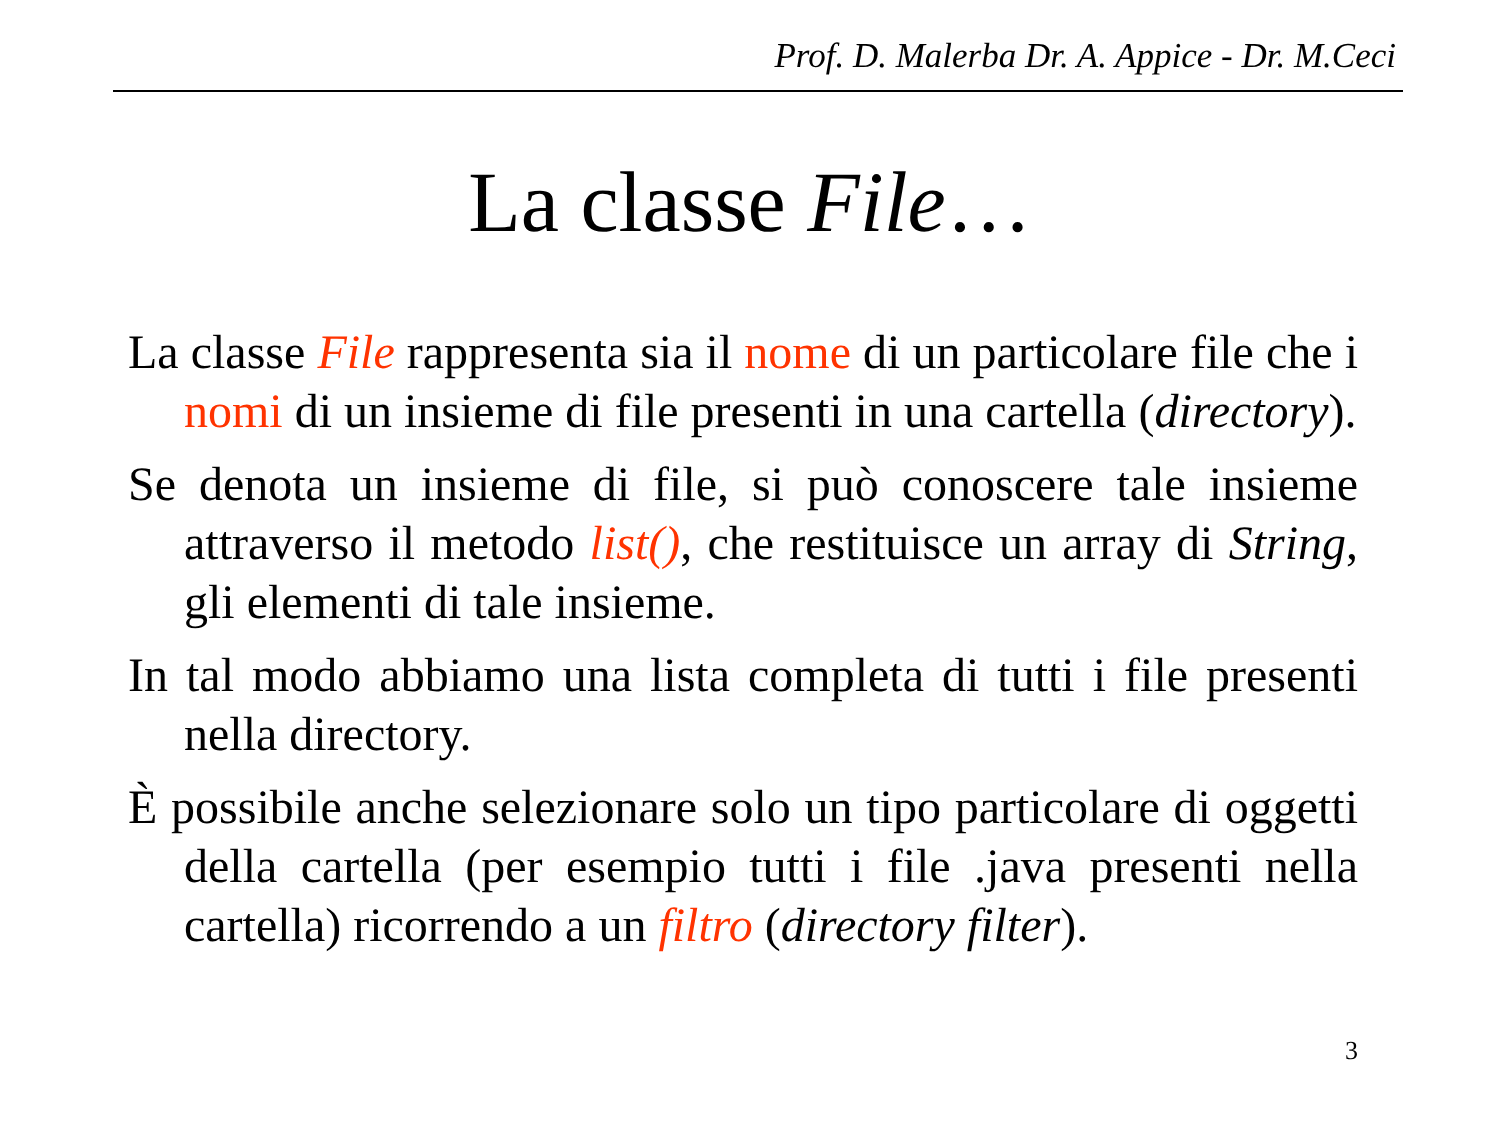Prof. D. Malerba Dr. A. Appice - Dr. M.Ceci
La classe File…
La classe File rappresenta sia il nome di un particolare file che i nomi di un insieme di file presenti in una cartella (directory).
Se denota un insieme di file, si può conoscere tale insieme attraverso il metodo list(), che restituisce un array di String, gli elementi di tale insieme.
In tal modo abbiamo una lista completa di tutti i file presenti nella directory.
È possibile anche selezionare solo un tipo particolare di oggetti della cartella (per esempio tutti i file .java presenti nella cartella) ricorrendo a un filtro (directory filter).
3